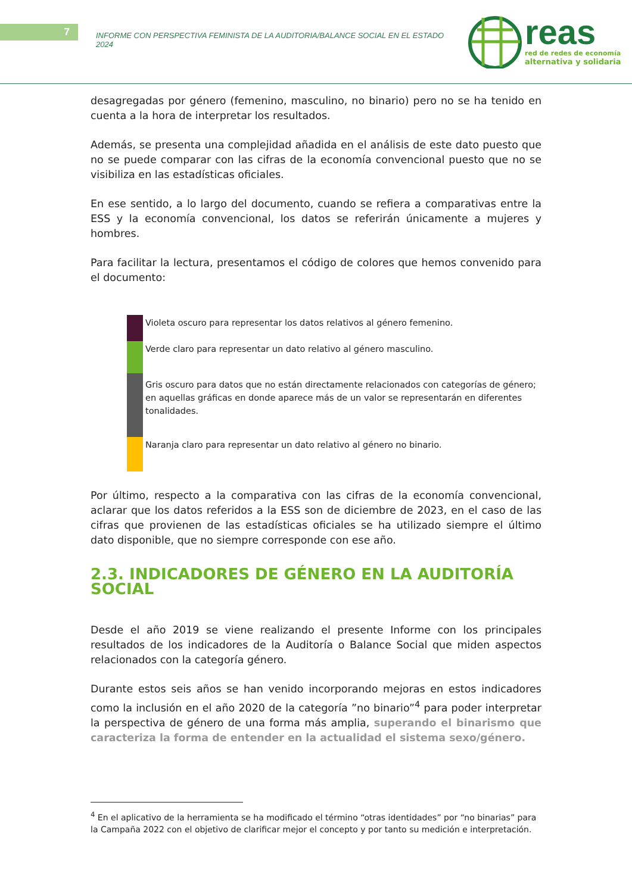7
INFORME CON PERSPECTIVA FEMINISTA DE LA AUDITORIA/BALANCE SOCIAL EN EL ESTADO 2024
reas
red de redes de economía
alternativa y solidaria
desagregadas por género (femenino, masculino, no binario) pero no se ha tenido en cuenta a la hora de interpretar los resultados.
Además, se presenta una complejidad añadida en el análisis de este dato puesto que no se puede comparar con las cifras de la economía convencional puesto que no se visibiliza en las estadísticas oficiales.
En ese sentido, a lo largo del documento, cuando se refiera a comparativas entre la ESS y la economía convencional, los datos se referirán únicamente a mujeres y hombres.
Para facilitar la lectura, presentamos el código de colores que hemos convenido para el documento:
Violeta oscuro para representar los datos relativos al género femenino.
Verde claro para representar un dato relativo al género masculino.
Gris oscuro para datos que no están directamente relacionados con categorías de género;
en aquellas gráficas en donde aparece más de un valor se representarán en diferentes
tonalidades.
Naranja claro para representar un dato relativo al género no binario.
Por último, respecto a la comparativa con las cifras de la economía convencional, aclarar que los datos referidos a la ESS son de diciembre de 2023, en el caso de las cifras que provienen de las estadísticas oficiales se ha utilizado siempre el último dato disponible, que no siempre corresponde con ese año.
2.3. INDICADORES DE GÉNERO EN LA AUDITORÍA SOCIAL
Desde el año 2019 se viene realizando el presente Informe con los principales resultados de los indicadores de la Auditoría o Balance Social que miden aspectos relacionados con la categoría género.
Durante estos seis años se han venido incorporando mejoras en estos indicadores como la inclusión en el año 2020 de la categoría ”no binario”<sup>4</sup> para poder interpretar la perspectiva de género de una forma más amplia, superando el binarismo que caracteriza la forma de entender en la actualidad el sistema sexo/género.
<sup>4</sup> En el aplicativo de la herramienta se ha modificado el término “otras identidades” por “no binarias” para la Campaña 2022 con el objetivo de clarificar mejor el concepto y por tanto su medición e interpretación.